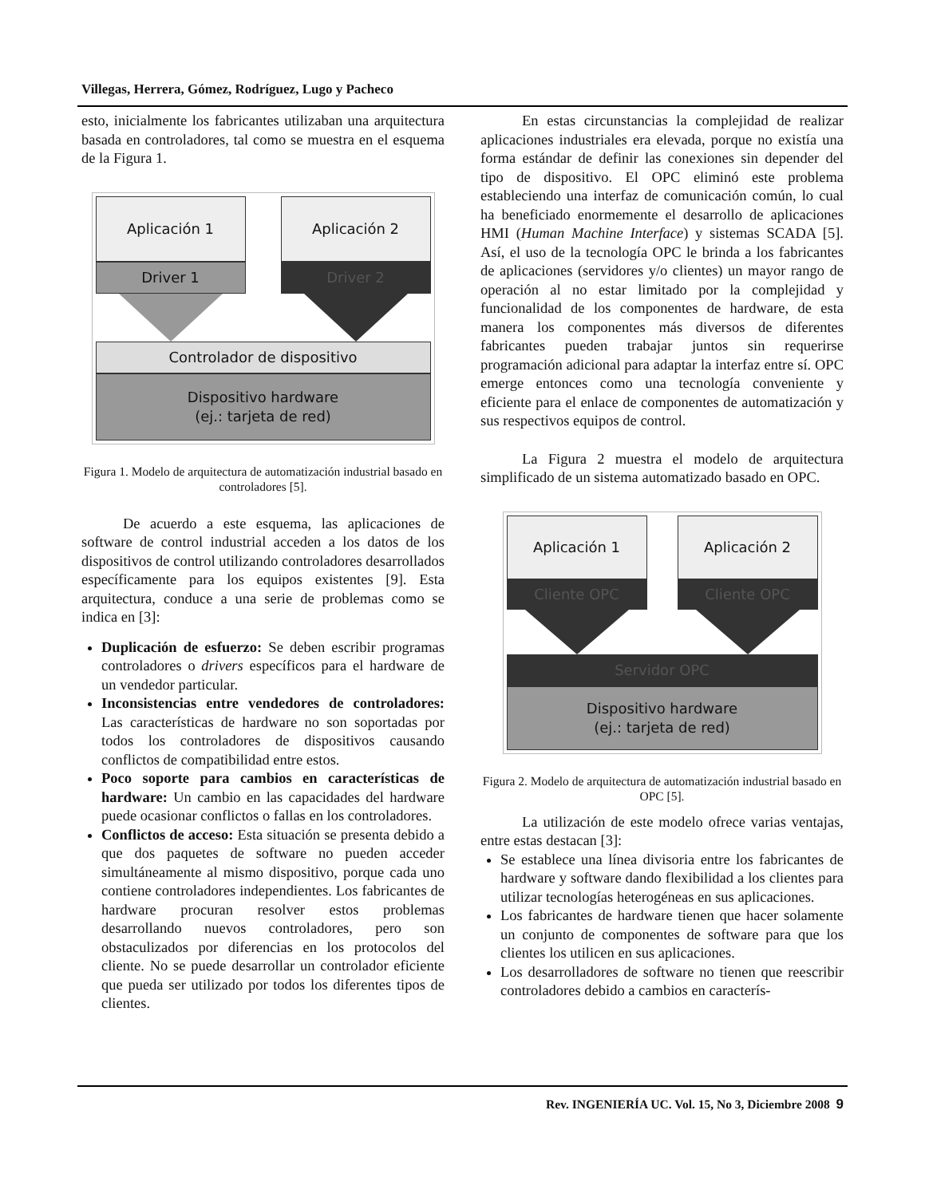Villegas, Herrera, Gómez, Rodríguez, Lugo y Pacheco
esto, inicialmente los fabricantes utilizaban una arquitectura basada en controladores, tal como se muestra en el esquema de la Figura 1.
Aplicación 1
Driver 1
Aplicación 2
Driver 2
Controlador de dispositivo
Dispositivo hardware
(ej.: tarjeta de red)
Figura 1. Modelo de arquitectura de automatización industrial basado en controladores [5].
De acuerdo a este esquema, las aplicaciones de software de control industrial acceden a los datos de los dispositivos de control utilizando controladores desarrollados específicamente para los equipos existentes [9]. Esta arquitectura, conduce a una serie de problemas como se indica en [3]:
Duplicación de esfuerzo: Se deben escribir programas controladores o drivers específicos para el hardware de un vendedor particular.
Inconsistencias entre vendedores de controladores: Las características de hardware no son soportadas por todos los controladores de dispositivos causando conflictos de compatibilidad entre estos.
Poco soporte para cambios en características de hardware: Un cambio en las capacidades del hardware puede ocasionar conflictos o fallas en los controladores.
Conflictos de acceso: Esta situación se presenta debido a que dos paquetes de software no pueden acceder simultáneamente al mismo dispositivo, porque cada uno contiene controladores independientes. Los fabricantes de hardware procuran resolver estos problemas desarrollando nuevos controladores, pero son obstaculizados por diferencias en los protocolos del cliente. No se puede desarrollar un controlador eficiente que pueda ser utilizado por todos los diferentes tipos de clientes.
En estas circunstancias la complejidad de realizar aplicaciones industriales era elevada, porque no existía una forma estándar de definir las conexiones sin depender del tipo de dispositivo. El OPC eliminó este problema estableciendo una interfaz de comunicación común, lo cual ha beneficiado enormemente el desarrollo de aplicaciones HMI (Human Machine Interface) y sistemas SCADA [5]. Así, el uso de la tecnología OPC le brinda a los fabricantes de aplicaciones (servidores y/o clientes) un mayor rango de operación al no estar limitado por la complejidad y funcionalidad de los componentes de hardware, de esta manera los componentes más diversos de diferentes fabricantes pueden trabajar juntos sin requerirse programación adicional para adaptar la interfaz entre sí. OPC emerge entonces como una tecnología conveniente y eficiente para el enlace de componentes de automatización y sus respectivos equipos de control.
La Figura 2 muestra el modelo de arquitectura simplificado de un sistema automatizado basado en OPC.
Aplicación 1
Cliente OPC
Aplicación 2
Cliente OPC
Servidor OPC
Dispositivo hardware
(ej.: tarjeta de red)
Figura 2. Modelo de arquitectura de automatización industrial basado en OPC [5].
La utilización de este modelo ofrece varias ventajas, entre estas destacan [3]:
Se establece una línea divisoria entre los fabricantes de hardware y software dando flexibilidad a los clientes para utilizar tecnologías heterogéneas en sus aplicaciones.
Los fabricantes de hardware tienen que hacer solamente un conjunto de componentes de software para que los clientes los utilicen en sus aplicaciones.
Los desarrolladores de software no tienen que reescribir controladores debido a cambios en caracterís-
Rev. INGENIERÍA UC. Vol. 15, No 3, Diciembre 2008 9